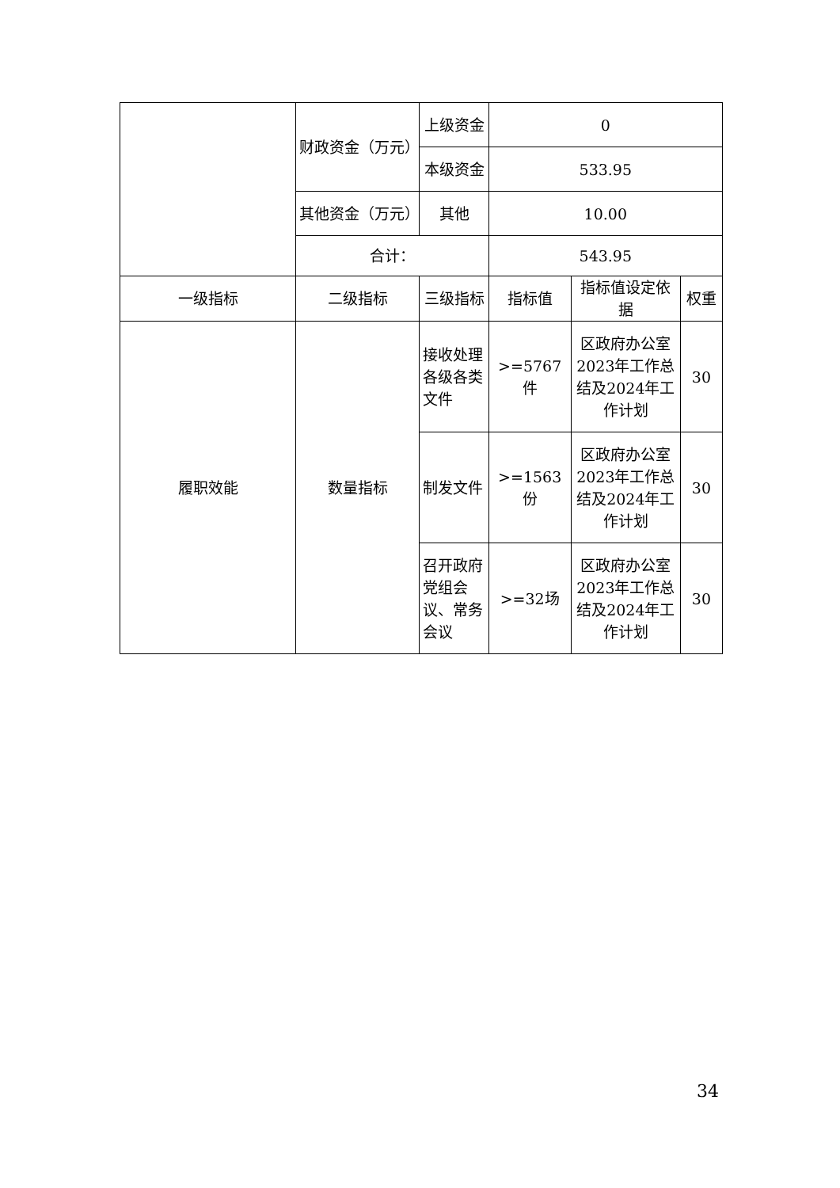| | 财政资金（万元） | 上级资金 | 0 | | |
| | | 本级资金 | 533.95 | | |
| | 其他资金（万元） | 其他 | 10.00 | | |
| | 合计： | | 543.95 | | |
| 一级指标 | 二级指标 | 三级指标 | 指标值 | 指标值设定依据 | 权重 |
| 履职效能 | 数量指标 | 接收处理各级各类文件 | >=5767件 | 区政府办公室2023年工作总结及2024年工作计划 | 30 |
| | | 制发文件 | >=1563份 | 区政府办公室2023年工作总结及2024年工作计划 | 30 |
| | | 召开政府党组会议、常务会议 | >=32场 | 区政府办公室2023年工作总结及2024年工作计划 | 30 |
34